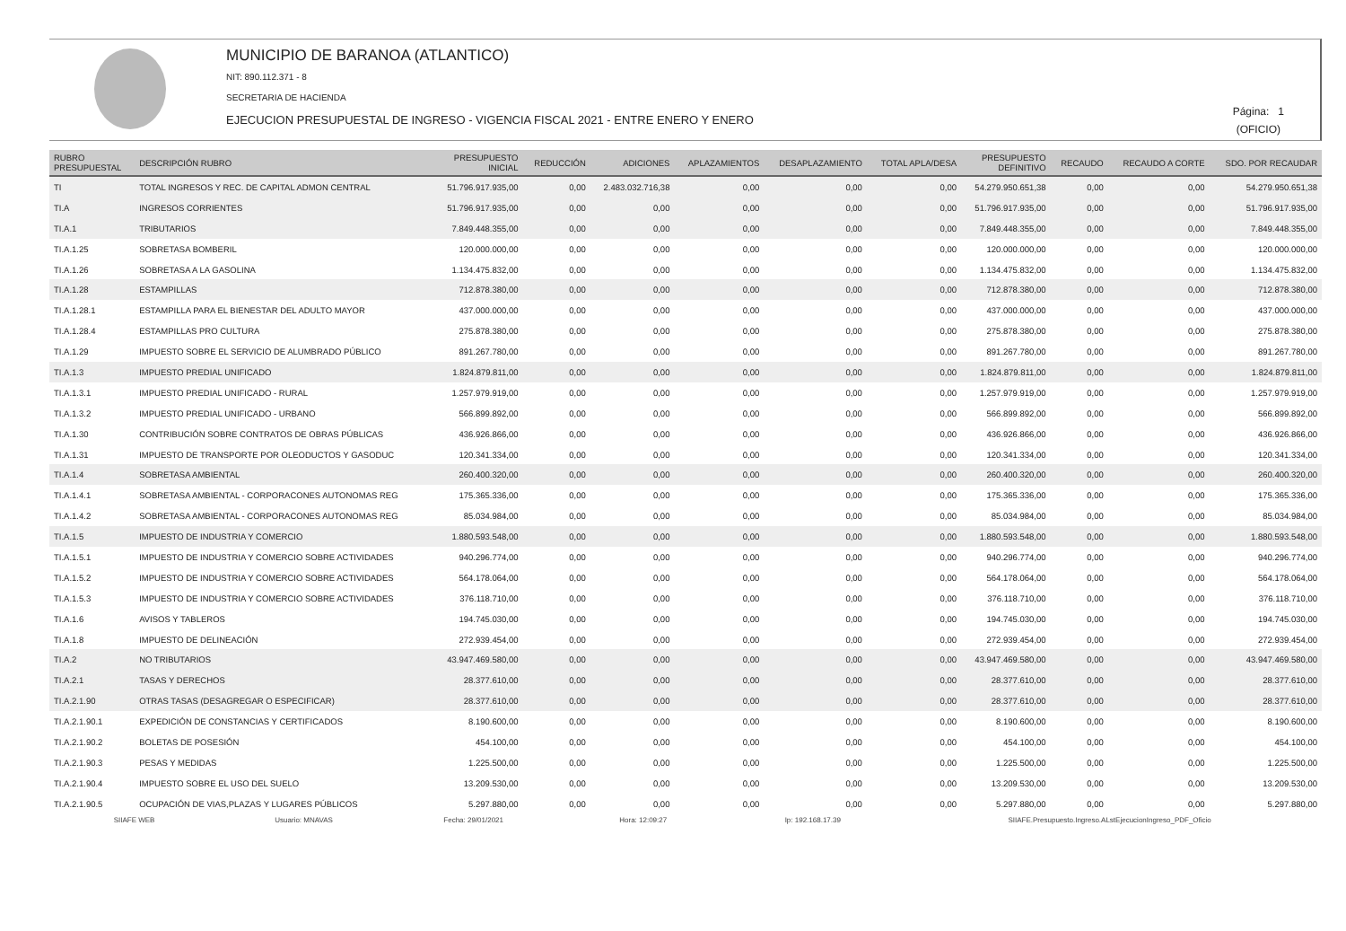MUNICIPIO DE BARANOA (ATLANTICO)
NIT: 890.112.371 - 8
SECRETARIA DE HACIENDA
EJECUCION PRESUPUESTAL DE INGRESO - VIGENCIA FISCAL 2021 - ENTRE ENERO Y ENERO
Página: 1
(OFICIO)
| RUBRO PRESUPUESTAL | DESCRIPCIÓN RUBRO | PRESUPUESTO INICIAL | REDUCCIÓN | ADICIONES | APLAZAMIENTOS | DESAPLAZAMIENTO | TOTAL APLA/DESA | PRESUPUESTO DEFINITIVO | RECAUDO | RECAUDO A CORTE | SDO. POR RECAUDAR |
| --- | --- | --- | --- | --- | --- | --- | --- | --- | --- | --- | --- |
| TI | TOTAL INGRESOS Y REC. DE CAPITAL ADMON CENTRAL | 51.796.917.935,00 | 0,00 | 2.483.032.716,38 | 0,00 | 0,00 | 0,00 | 54.279.950.651,38 | 0,00 | 0,00 | 54.279.950.651,38 |
| TI.A | INGRESOS CORRIENTES | 51.796.917.935,00 | 0,00 | 0,00 | 0,00 | 0,00 | 0,00 | 51.796.917.935,00 | 0,00 | 0,00 | 51.796.917.935,00 |
| TI.A.1 | TRIBUTARIOS | 7.849.448.355,00 | 0,00 | 0,00 | 0,00 | 0,00 | 0,00 | 7.849.448.355,00 | 0,00 | 0,00 | 7.849.448.355,00 |
| TI.A.1.25 | SOBRETASA BOMBERIL | 120.000.000,00 | 0,00 | 0,00 | 0,00 | 0,00 | 0,00 | 120.000.000,00 | 0,00 | 0,00 | 120.000.000,00 |
| TI.A.1.26 | SOBRETASA A LA GASOLINA | 1.134.475.832,00 | 0,00 | 0,00 | 0,00 | 0,00 | 0,00 | 1.134.475.832,00 | 0,00 | 0,00 | 1.134.475.832,00 |
| TI.A.1.28 | ESTAMPILLAS | 712.878.380,00 | 0,00 | 0,00 | 0,00 | 0,00 | 0,00 | 712.878.380,00 | 0,00 | 0,00 | 712.878.380,00 |
| TI.A.1.28.1 | ESTAMPILLA PARA EL BIENESTAR DEL ADULTO MAYOR | 437.000.000,00 | 0,00 | 0,00 | 0,00 | 0,00 | 0,00 | 437.000.000,00 | 0,00 | 0,00 | 437.000.000,00 |
| TI.A.1.28.4 | ESTAMPILLAS PRO CULTURA | 275.878.380,00 | 0,00 | 0,00 | 0,00 | 0,00 | 0,00 | 275.878.380,00 | 0,00 | 0,00 | 275.878.380,00 |
| TI.A.1.29 | IMPUESTO SOBRE EL SERVICIO DE ALUMBRADO PÚBLICO | 891.267.780,00 | 0,00 | 0,00 | 0,00 | 0,00 | 0,00 | 891.267.780,00 | 0,00 | 0,00 | 891.267.780,00 |
| TI.A.1.3 | IMPUESTO PREDIAL UNIFICADO | 1.824.879.811,00 | 0,00 | 0,00 | 0,00 | 0,00 | 0,00 | 1.824.879.811,00 | 0,00 | 0,00 | 1.824.879.811,00 |
| TI.A.1.3.1 | IMPUESTO PREDIAL UNIFICADO - RURAL | 1.257.979.919,00 | 0,00 | 0,00 | 0,00 | 0,00 | 0,00 | 1.257.979.919,00 | 0,00 | 0,00 | 1.257.979.919,00 |
| TI.A.1.3.2 | IMPUESTO PREDIAL UNIFICADO - URBANO | 566.899.892,00 | 0,00 | 0,00 | 0,00 | 0,00 | 0,00 | 566.899.892,00 | 0,00 | 0,00 | 566.899.892,00 |
| TI.A.1.30 | CONTRIBUCIÓN SOBRE CONTRATOS DE OBRAS PÚBLICAS | 436.926.866,00 | 0,00 | 0,00 | 0,00 | 0,00 | 0,00 | 436.926.866,00 | 0,00 | 0,00 | 436.926.866,00 |
| TI.A.1.31 | IMPUESTO DE TRANSPORTE POR OLEODUCTOS Y GASODUC | 120.341.334,00 | 0,00 | 0,00 | 0,00 | 0,00 | 0,00 | 120.341.334,00 | 0,00 | 0,00 | 120.341.334,00 |
| TI.A.1.4 | SOBRETASA AMBIENTAL | 260.400.320,00 | 0,00 | 0,00 | 0,00 | 0,00 | 0,00 | 260.400.320,00 | 0,00 | 0,00 | 260.400.320,00 |
| TI.A.1.4.1 | SOBRETASA AMBIENTAL - CORPORACONES AUTONOMAS REG | 175.365.336,00 | 0,00 | 0,00 | 0,00 | 0,00 | 0,00 | 175.365.336,00 | 0,00 | 0,00 | 175.365.336,00 |
| TI.A.1.4.2 | SOBRETASA AMBIENTAL - CORPORACONES AUTONOMAS REG | 85.034.984,00 | 0,00 | 0,00 | 0,00 | 0,00 | 0,00 | 85.034.984,00 | 0,00 | 0,00 | 85.034.984,00 |
| TI.A.1.5 | IMPUESTO DE INDUSTRIA Y COMERCIO | 1.880.593.548,00 | 0,00 | 0,00 | 0,00 | 0,00 | 0,00 | 1.880.593.548,00 | 0,00 | 0,00 | 1.880.593.548,00 |
| TI.A.1.5.1 | IMPUESTO DE INDUSTRIA Y COMERCIO SOBRE ACTIVIDADES | 940.296.774,00 | 0,00 | 0,00 | 0,00 | 0,00 | 0,00 | 940.296.774,00 | 0,00 | 0,00 | 940.296.774,00 |
| TI.A.1.5.2 | IMPUESTO DE INDUSTRIA Y COMERCIO SOBRE ACTIVIDADES | 564.178.064,00 | 0,00 | 0,00 | 0,00 | 0,00 | 0,00 | 564.178.064,00 | 0,00 | 0,00 | 564.178.064,00 |
| TI.A.1.5.3 | IMPUESTO DE INDUSTRIA Y COMERCIO SOBRE ACTIVIDADES | 376.118.710,00 | 0,00 | 0,00 | 0,00 | 0,00 | 0,00 | 376.118.710,00 | 0,00 | 0,00 | 376.118.710,00 |
| TI.A.1.6 | AVISOS Y TABLEROS | 194.745.030,00 | 0,00 | 0,00 | 0,00 | 0,00 | 0,00 | 194.745.030,00 | 0,00 | 0,00 | 194.745.030,00 |
| TI.A.1.8 | IMPUESTO DE DELINEACIÓN | 272.939.454,00 | 0,00 | 0,00 | 0,00 | 0,00 | 0,00 | 272.939.454,00 | 0,00 | 0,00 | 272.939.454,00 |
| TI.A.2 | NO TRIBUTARIOS | 43.947.469.580,00 | 0,00 | 0,00 | 0,00 | 0,00 | 0,00 | 43.947.469.580,00 | 0,00 | 0,00 | 43.947.469.580,00 |
| TI.A.2.1 | TASAS Y DERECHOS | 28.377.610,00 | 0,00 | 0,00 | 0,00 | 0,00 | 0,00 | 28.377.610,00 | 0,00 | 0,00 | 28.377.610,00 |
| TI.A.2.1.90 | OTRAS TASAS (DESAGREGAR O ESPECIFICAR) | 28.377.610,00 | 0,00 | 0,00 | 0,00 | 0,00 | 0,00 | 28.377.610,00 | 0,00 | 0,00 | 28.377.610,00 |
| TI.A.2.1.90.1 | EXPEDICIÓN DE CONSTANCIAS Y CERTIFICADOS | 8.190.600,00 | 0,00 | 0,00 | 0,00 | 0,00 | 0,00 | 8.190.600,00 | 0,00 | 0,00 | 8.190.600,00 |
| TI.A.2.1.90.2 | BOLETAS DE POSESIÓN | 454.100,00 | 0,00 | 0,00 | 0,00 | 0,00 | 0,00 | 454.100,00 | 0,00 | 0,00 | 454.100,00 |
| TI.A.2.1.90.3 | PESAS Y MEDIDAS | 1.225.500,00 | 0,00 | 0,00 | 0,00 | 0,00 | 0,00 | 1.225.500,00 | 0,00 | 0,00 | 1.225.500,00 |
| TI.A.2.1.90.4 | IMPUESTO SOBRE EL USO DEL SUELO | 13.209.530,00 | 0,00 | 0,00 | 0,00 | 0,00 | 0,00 | 13.209.530,00 | 0,00 | 0,00 | 13.209.530,00 |
| TI.A.2.1.90.5 | OCUPACIÓN DE VIAS,PLAZAS Y LUGARES PÚBLICOS | 5.297.880,00 | 0,00 | 0,00 | 0,00 | 0,00 | 0,00 | 5.297.880,00 | 0,00 | 0,00 | 5.297.880,00 |
SIIAFE WEB Usuario: MNAVAS Fecha: 29/01/2021 Hora: 12:09:27 Ip: 192.168.17.39 SIIAFE.Presupuesto.Ingreso.ALstEjecucionIngreso_PDF_Oficio